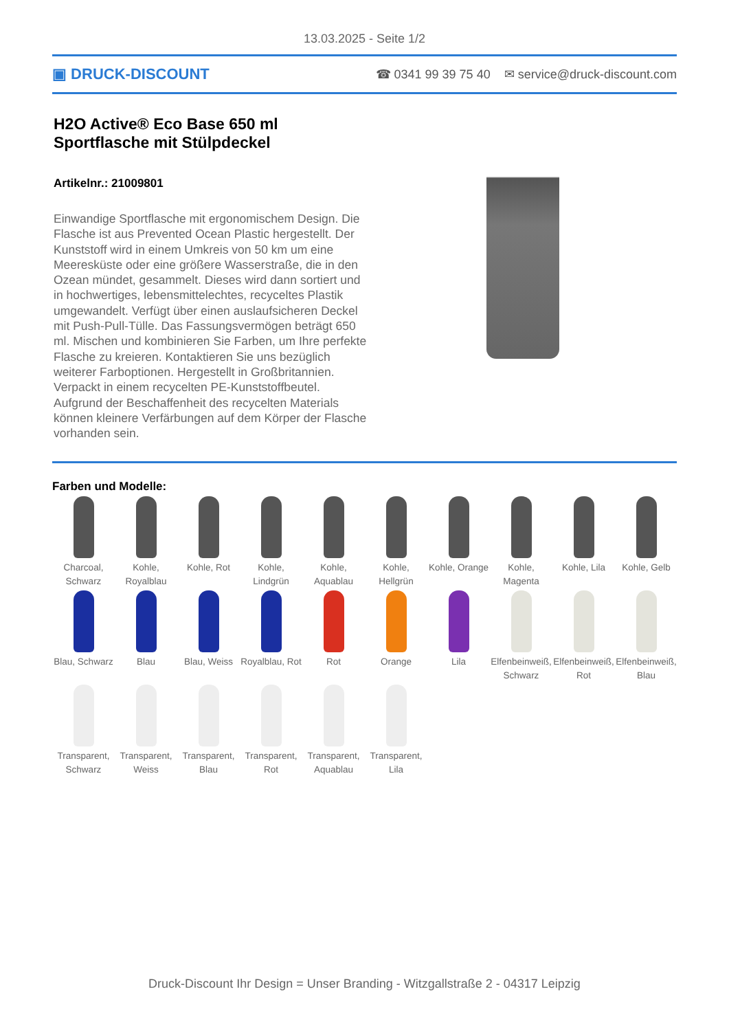13.03.2025 - Seite 1/2
▣ DRUCK-DISCOUNT ☎ 0341 99 39 75 40 ✉ service@druck-discount.com
H2O Active® Eco Base 650 ml Sportflasche mit Stülpdeckel
Artikelnr.: 21009801
Einwandige Sportflasche mit ergonomischem Design. Die Flasche ist aus Prevented Ocean Plastic hergestellt. Der Kunststoff wird in einem Umkreis von 50 km um eine Meeresküste oder eine größere Wasserstraße, die in den Ozean mündet, gesammelt. Dieses wird dann sortiert und in hochwertiges, lebensmittelechtes, recyceltes Plastik umgewandelt. Verfügt über einen auslaufsicheren Deckel mit Push-Pull-Tülle. Das Fassungsvermögen beträgt 650 ml. Mischen und kombinieren Sie Farben, um Ihre perfekte Flasche zu kreieren. Kontaktieren Sie uns bezüglich weiterer Farboptionen. Hergestellt in Großbritannien. Verpackt in einem recycelten PE-Kunststoffbeutel. Aufgrund der Beschaffenheit des recycelten Materials können kleinere Verfärbungen auf dem Körper der Flasche vorhanden sein.
Farben und Modelle:
Charcoal, Schwarz
Kohle, Royalblau
Kohle, Rot
Kohle, Lindgrün
Kohle, Aquablau
Kohle, Hellgrün
Kohle, Orange
Kohle, Magenta
Kohle, Lila
Kohle, Gelb
Blau, Schwarz
Blau
Blau, Weiss
Royalblau, Rot
Rot
Orange
Lila
Elfenbeinweiß, Schwarz
Elfenbeinweiß, Rot
Elfenbeinweiß, Blau
Transparent, Schwarz
Transparent, Weiss
Transparent, Blau
Transparent, Rot
Transparent, Aquablau
Transparent, Lila
Druck-Discount Ihr Design = Unser Branding - Witzgallstraße 2 - 04317 Leipzig